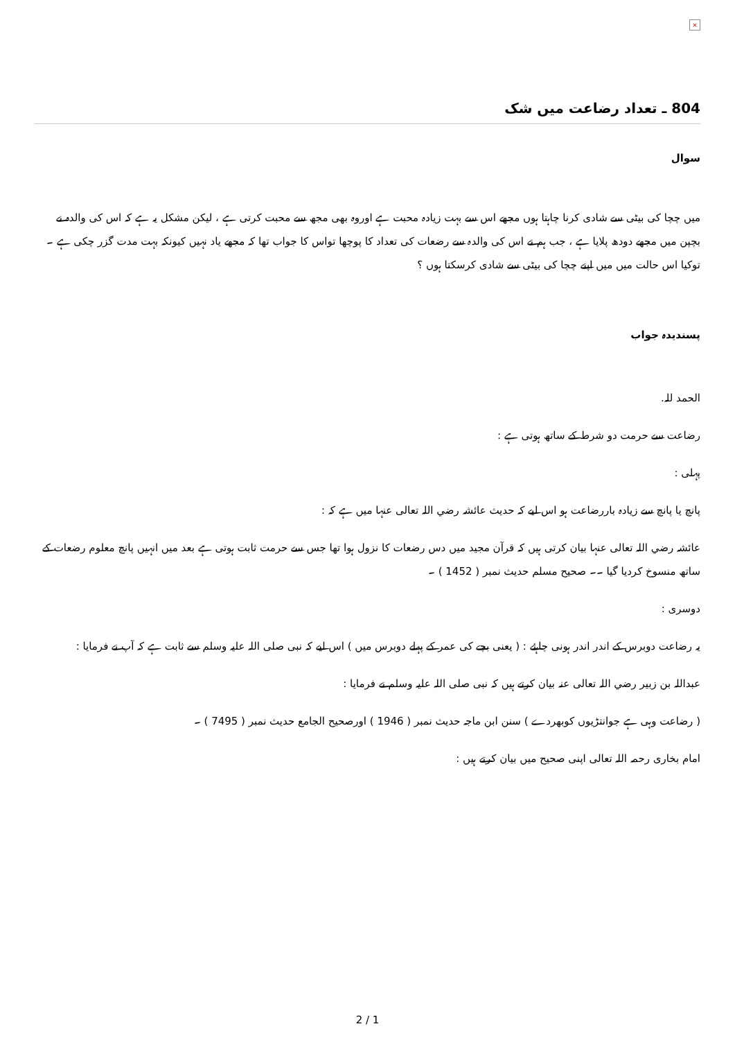×
804 ـ تعداد رضاعت میں شک
سوال
میں چچا کی بیٹی سے شادی کرنا چاہتا ہوں مجھے اس سے بہت زیادہ محبت ہے اوروہ بھی مجھ سے محبت کرتی ہے ، لیکن مشکل یہ ہے کہ اس کی والدہ نے بچپن میں مجھے دودھ پلایا ہے ، جب ہم نے اس کی والدہ سے رضعات کی تعداد کا پوچھا تواس کا جواب تھا کہ مجھے یاد نہیں کیونکہ بہت مدت گزر چکی ہے ۔
توکیا اس حالت میں میں اپنے چچا کی بیٹی سے شادی کرسکتا ہوں ؟
پسندیدہ جواب
الحمد للہ.
رضاعت سے حرمت دو شرط کے ساتھ ہوتی ہے :
پہلی :
پانچ یا پانچ سے زیادہ باررضاعت ہو اس لیے کہ حدیث عائشہ رضي اللہ تعالی عنہا میں ہے کہ :
عائشہ رضي اللہ تعالی عنہا بیان کرتی ہیں کہ قرآن مجید میں دس رضعات کا نزول ہوا تھا جس سے حرمت ثابت ہوتی ہے بعد میں انہیں پانچ معلوم رضعات کے ساتھ منسوخ کردیا گیا ۔۔ صحیح مسلم حدیث نمبر ( 1452 ) ۔
دوسری :
یہ رضاعت دوبرس کے اندر اندر ہونی چاہئے : ( یعنی بچے کی عمر کے پہلے دوبرس میں ) اس لیے کہ نبی صلی اللہ علیہ وسلم سے ثابت ہے کہ آپ نے فرمایا :
عبداللہ بن زبیر رضي اللہ تعالی عنہ بیان کرتے ہیں کہ نبی صلی اللہ علیہ وسلم نے فرمایا :
( رضاعت وہی ہے جوانتڑیوں کوبھردے ) سنن ابن ماجہ حدیث نمبر ( 1946 ) اورصحیح الجامع حدیث نمبر ( 7495 ) ۔
امام بخاری رحمہ اللہ تعالی اپنی صحیح میں بیان کرتے ہیں :
2 / 1